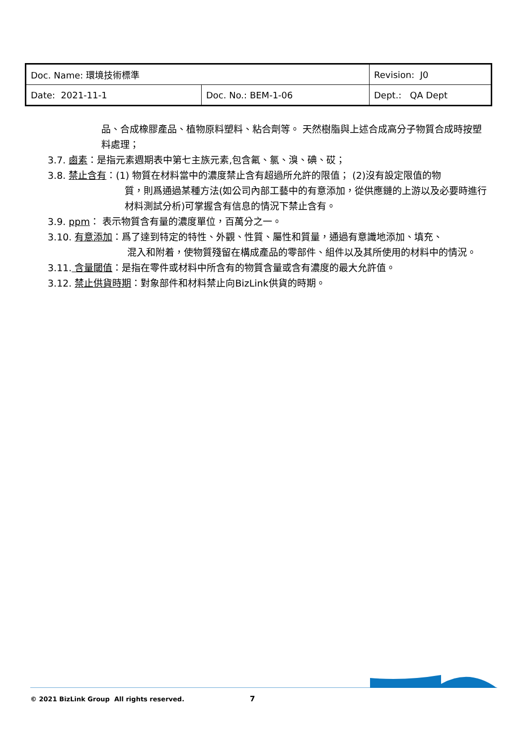| Doc. Name: 環境技術標準 | | Revision: J0 |
| Date: 2021-11-1 | Doc. No.: BEM-1-06 | Dept.: QA Dept |
品、合成橡膠產品、植物原料塑料、粘合劑等。 天然樹脂與上述合成高分子物質合成時按塑料處理；
3.7. 鹵素：是指元素週期表中第七主族元素,包含氟、氯、溴、碘、砹；
3.8. 禁止含有：(1) 物質在材料當中的濃度禁止含有超過所允許的限值； (2)沒有設定限值的物
質，則爲通過某種方法(如公司內部工藝中的有意添加，從供應鏈的上游以及必要時進行材料測試分析)可掌握含有信息的情況下禁止含有。
3.9. ppm： 表示物質含有量的濃度單位，百萬分之一。
3.10. 有意添加：爲了達到特定的特性、外觀、性質、屬性和質量，通過有意識地添加、填充、
混入和附着，使物質殘留在構成產品的零部件、組件以及其所使用的材料中的情況。
3.11. 含量閾值：是指在零件或材料中所含有的物質含量或含有濃度的最大允許值。
3.12. 禁止供貨時期：對象部件和材料禁止向BizLink供貨的時期。
© 2021 BizLink Group All rights reserved.
7